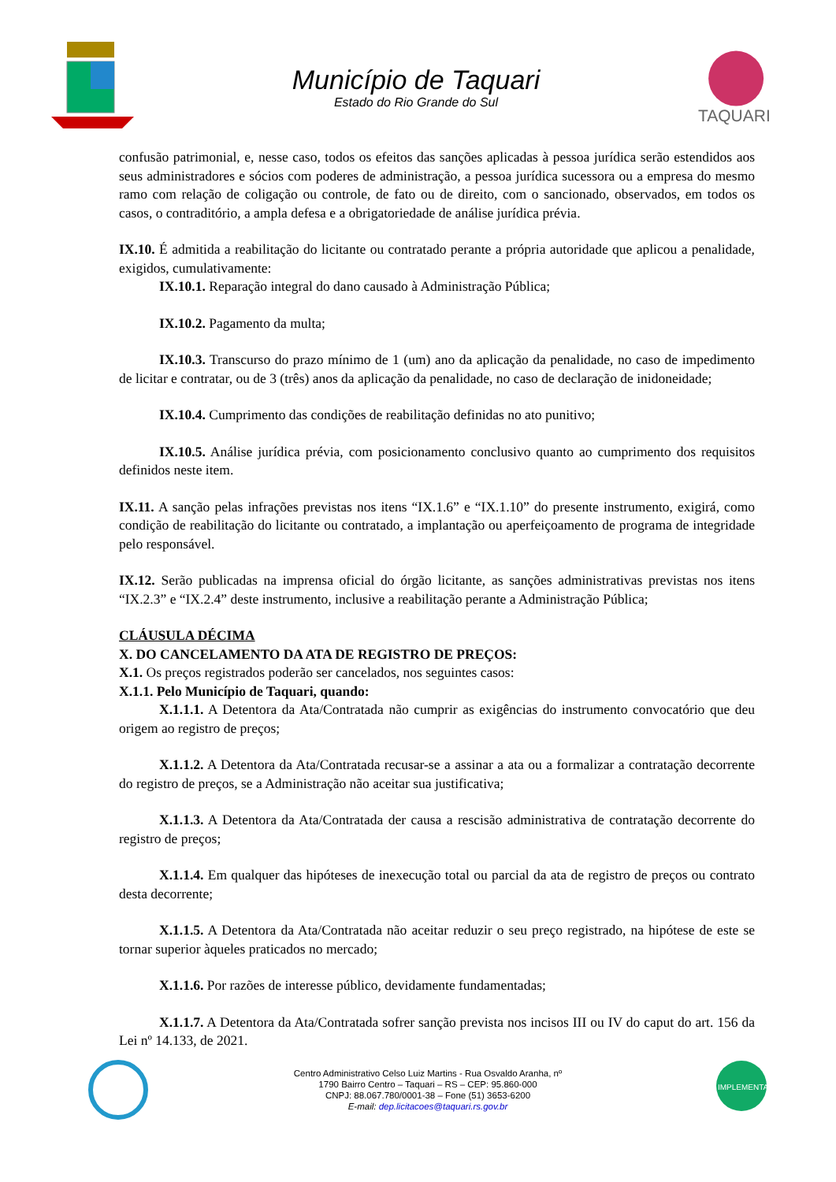Município de Taquari
Estado do Rio Grande do Sul
TAQUARI
confusão patrimonial, e, nesse caso, todos os efeitos das sanções aplicadas à pessoa jurídica serão estendidos aos seus administradores e sócios com poderes de administração, a pessoa jurídica sucessora ou a empresa do mesmo ramo com relação de coligação ou controle, de fato ou de direito, com o sancionado, observados, em todos os casos, o contraditório, a ampla defesa e a obrigatoriedade de análise jurídica prévia.
IX.10. É admitida a reabilitação do licitante ou contratado perante a própria autoridade que aplicou a penalidade, exigidos, cumulativamente:
IX.10.1. Reparação integral do dano causado à Administração Pública;
IX.10.2. Pagamento da multa;
IX.10.3. Transcurso do prazo mínimo de 1 (um) ano da aplicação da penalidade, no caso de impedimento de licitar e contratar, ou de 3 (três) anos da aplicação da penalidade, no caso de declaração de inidoneidade;
IX.10.4. Cumprimento das condições de reabilitação definidas no ato punitivo;
IX.10.5. Análise jurídica prévia, com posicionamento conclusivo quanto ao cumprimento dos requisitos definidos neste item.
IX.11. A sanção pelas infrações previstas nos itens “IX.1.6” e “IX.1.10” do presente instrumento, exigirá, como condição de reabilitação do licitante ou contratado, a implantação ou aperfeiçoamento de programa de integridade pelo responsável.
IX.12. Serão publicadas na imprensa oficial do órgão licitante, as sanções administrativas previstas nos itens “IX.2.3” e “IX.2.4” deste instrumento, inclusive a reabilitação perante a Administração Pública;
CLÁUSULA DÉCIMA
X. DO CANCELAMENTO DA ATA DE REGISTRO DE PREÇOS:
X.1. Os preços registrados poderão ser cancelados, nos seguintes casos:
X.1.1. Pelo Município de Taquari, quando:
X.1.1.1. A Detentora da Ata/Contratada não cumprir as exigências do instrumento convocatório que deu origem ao registro de preços;
X.1.1.2. A Detentora da Ata/Contratada recusar-se a assinar a ata ou a formalizar a contratação decorrente do registro de preços, se a Administração não aceitar sua justificativa;
X.1.1.3. A Detentora da Ata/Contratada der causa a rescisão administrativa de contratação decorrente do registro de preços;
X.1.1.4. Em qualquer das hipóteses de inexecução total ou parcial da ata de registro de preços ou contrato desta decorrente;
X.1.1.5. A Detentora da Ata/Contratada não aceitar reduzir o seu preço registrado, na hipótese de este se tornar superior àqueles praticados no mercado;
X.1.1.6. Por razões de interesse público, devidamente fundamentadas;
X.1.1.7. A Detentora da Ata/Contratada sofrer sanção prevista nos incisos III ou IV do caput do art. 156 da Lei nº 14.133, de 2021.
Centro Administrativo Celso Luiz Martins - Rua Osvaldo Aranha, nº
1790 Bairro Centro – Taquari – RS – CEP: 95.860-000
CNPJ: 88.067.780/0001-38 – Fone (51) 3653-6200
E-mail: dep.licitacoes@taquari.rs.gov.br
IMPLEMENTADA